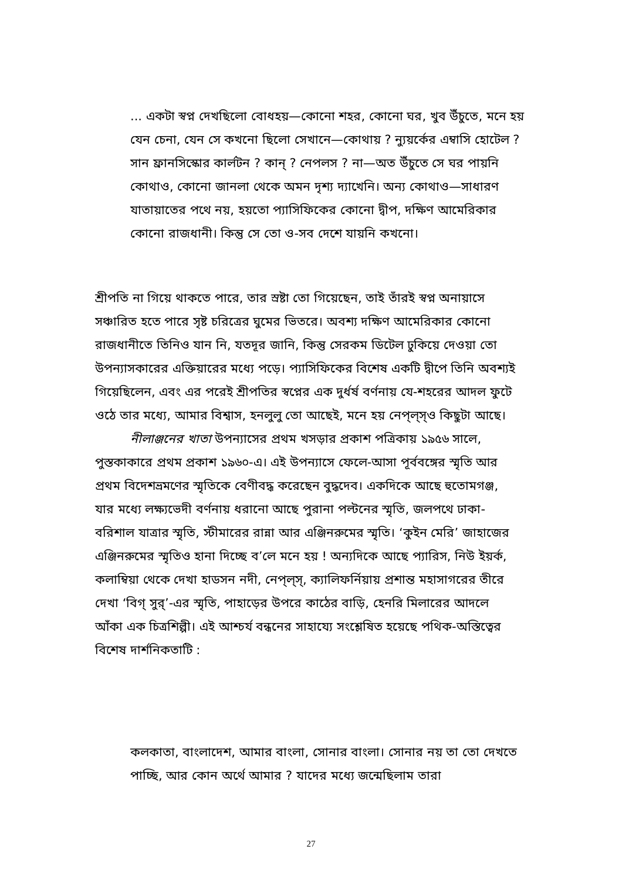... একটা স্বপ্ন দেখছিলো বোধহয়—কোনো শহর, কোনো ঘর, খুব উঁচুতে, মনে হয় যেন চেনা, যেন সে কখনো ছিলো সেখানে—কোথায় ? ন্যুয়র্কের এম্বাসি হোটেল ? সান ফ্রানসিস্কোর কার্লটন ? কান্ ? নেপলস ? না—অত উঁচুতে সে ঘর পায়নি কোথাও, কোনো জানলা থেকে অমন দৃশ্য দ্যাখেনি। অন্য কোথাও—সাধারণ যাতায়াতের পথে নয়, হয়তো প্যাসিফিকের কোনো দ্বীপ, দক্ষিণ আমেরিকার কোনো রাজধানী। কিন্তু সে তো ও-সব দেশে যায়নি কখনো।
শ্রীপতি না গিয়ে থাকতে পারে, তার স্রষ্টা তো গিয়েছেন, তাই তাঁরই স্বপ্ন অনায়াসে সঞ্চারিত হতে পারে সৃষ্ট চরিত্রের ঘুমের ভিতরে। অবশ্য দক্ষিণ আমেরিকার কোনো রাজধানীতে তিনিও যান নি, যতদূর জানি, কিন্তু সেরকম ডিটেল ঢুকিয়ে দেওয়া তো উপন্যাসকারের এক্তিয়ারের মধ্যে পড়ে। প্যাসিফিকের বিশেষ একটি দ্বীপে তিনি অবশ্যই গিয়েছিলেন, এবং এর পরেই শ্রীপতির স্বপ্নের এক দুর্ধর্ষ বর্ণনায় যে-শহরের আদল ফুটে ওঠে তার মধ্যে, আমার বিশ্বাস, হনলুলু তো আছেই, মনে হয় নেপ্‌ল্‌স্‌ও কিছুটা আছে।
নীলাঞ্জনের খাতা উপন্যাসের প্রথম খসড়ার প্রকাশ পত্রিকায় ১৯৫৬ সালে, পুস্তকাকারে প্রথম প্রকাশ ১৯৬০-এ। এই উপন্যাসে ফেলে-আসা পূর্ববঙ্গের স্মৃতি আর প্রথম বিদেশভ্রমণের স্মৃতিকে বেণীবদ্ধ করেছেন বুদ্ধদেব। একদিকে আছে হুতোমগঞ্জ, যার মধ্যে লক্ষ্যভেদী বর্ণনায় ধরানো আছে পুরানা পল্টনের স্মৃতি, জলপথে ঢাকা-বরিশাল যাত্রার স্মৃতি, স্টীমারের রান্না আর এঞ্জিনরুমের স্মৃতি। ‘কুইন মেরি’ জাহাজের এঞ্জিনরুমের স্মৃতিও হানা দিচ্ছে ব’লে মনে হয় ! অন্যদিকে আছে প্যারিস, নিউ ইয়র্ক, কলাম্বিয়া থেকে দেখা হাডসন নদী, নেপ্‌ল্‌স্‌, ক্যালিফর্নিয়ায় প্রশান্ত মহাসাগরের তীরে দেখা ‘বিগ্ সুর্’-এর স্মৃতি, পাহাড়ের উপরে কাঠের বাড়ি, হেনরি মিলারের আদলে আঁকা এক চিত্রশিল্পী। এই আশ্চর্য বন্ধনের সাহায্যে সংশ্লেষিত হয়েছে পথিক-অস্তিত্বের বিশেষ দার্শনিকতাটি :
কলকাতা, বাংলাদেশ, আমার বাংলা, সোনার বাংলা। সোনার নয় তা তো দেখতে পাচ্ছি, আর কোন অর্থে আমার ? যাদের মধ্যে জন্মেছিলাম তারা
27